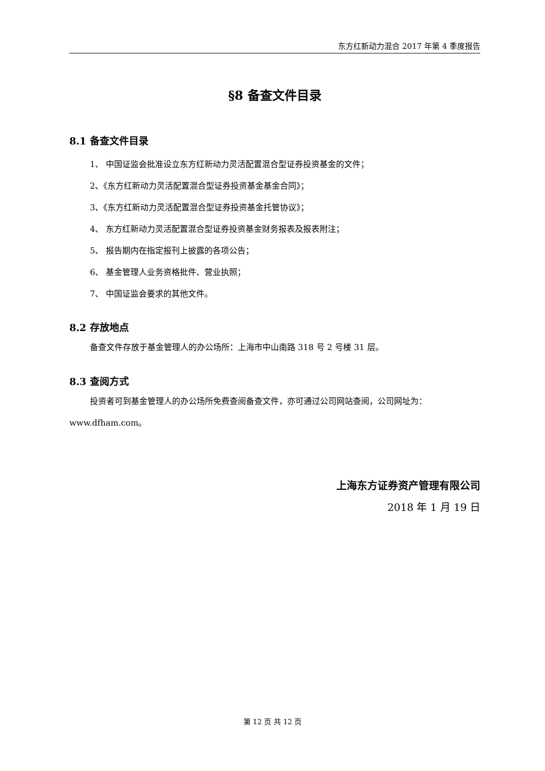东方红新动力混合 2017 年第 4 季度报告
§8 备查文件目录
8.1 备查文件目录
1、 中国证监会批准设立东方红新动力灵活配置混合型证券投资基金的文件；
2、《东方红新动力灵活配置混合型证券投资基金基金合同》；
3、《东方红新动力灵活配置混合型证券投资基金托管协议》；
4、 东方红新动力灵活配置混合型证券投资基金财务报表及报表附注；
5、 报告期内在指定报刊上披露的各项公告；
6、 基金管理人业务资格批件、营业执照；
7、 中国证监会要求的其他文件。
8.2 存放地点
备查文件存放于基金管理人的办公场所：上海市中山南路 318 号 2 号楼 31 层。
8.3 查阅方式
投资者可到基金管理人的办公场所免费查阅备查文件，亦可通过公司网站查阅，公司网址为：
www.dfham.com。
上海东方证券资产管理有限公司
2018 年 1 月 19 日
第 12 页 共 12 页